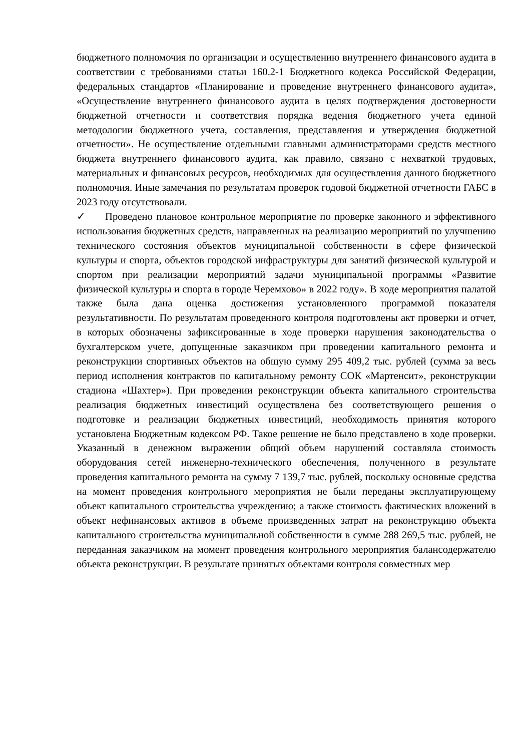бюджетного полномочия по организации и осуществлению внутреннего финансового аудита в соответствии с требованиями статьи 160.2-1 Бюджетного кодекса Российской Федерации, федеральных стандартов «Планирование и проведение внутреннего финансового аудита», «Осуществление внутреннего финансового аудита в целях подтверждения достоверности бюджетной отчетности и соответствия порядка ведения бюджетного учета единой методологии бюджетного учета, составления, представления и утверждения бюджетной отчетности». Не осуществление отдельными главными администраторами средств местного бюджета внутреннего финансового аудита, как правило, связано с нехваткой трудовых, материальных и финансовых ресурсов, необходимых для осуществления данного бюджетного полномочия. Иные замечания по результатам проверок годовой бюджетной отчетности ГАБС в 2023 году отсутствовали.
✓ Проведено плановое контрольное мероприятие по проверке законного и эффективного использования бюджетных средств, направленных на реализацию мероприятий по улучшению технического состояния объектов муниципальной собственности в сфере физической культуры и спорта, объектов городской инфраструктуры для занятий физической культурой и спортом при реализации мероприятий задачи муниципальной программы «Развитие физической культуры и спорта в городе Черемхово» в 2022 году». В ходе мероприятия палатой также была дана оценка достижения установленного программой показателя результативности. По результатам проведенного контроля подготовлены акт проверки и отчет, в которых обозначены зафиксированные в ходе проверки нарушения законодательства о бухгалтерском учете, допущенные заказчиком при проведении капитального ремонта и реконструкции спортивных объектов на общую сумму 295 409,2 тыс. рублей (сумма за весь период исполнения контрактов по капитальному ремонту СОК «Мартенсит», реконструкции стадиона «Шахтер»). При проведении реконструкции объекта капитального строительства реализация бюджетных инвестиций осуществлена без соответствующего решения о подготовке и реализации бюджетных инвестиций, необходимость принятия которого установлена Бюджетным кодексом РФ. Такое решение не было представлено в ходе проверки. Указанный в денежном выражении общий объем нарушений составляла стоимость оборудования сетей инженерно-технического обеспечения, полученного в результате проведения капитального ремонта на сумму 7 139,7 тыс. рублей, поскольку основные средства на момент проведения контрольного мероприятия не были переданы эксплуатирующему объект капитального строительства учреждению; а также стоимость фактических вложений в объект нефинансовых активов в объеме произведенных затрат на реконструкцию объекта капитального строительства муниципальной собственности в сумме 288 269,5 тыс. рублей, не переданная заказчиком на момент проведения контрольного мероприятия балансодержателю объекта реконструкции. В результате принятых объектами контроля совместных мер